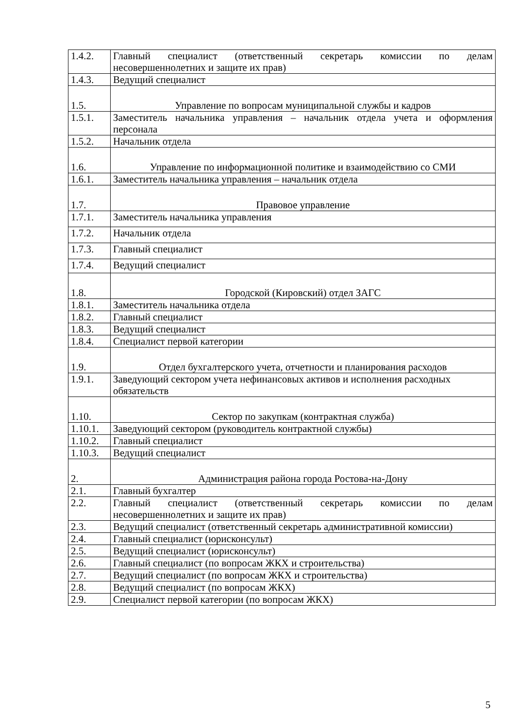| 1.4.2. | Главный специалист (ответственный секретарь комиссии по делам несовершеннолетних и защите их прав) |
| 1.4.3. | Ведущий специалист |
| 1.5. | Управление по вопросам муниципальной службы и кадров |
| 1.5.1. | Заместитель начальника управления – начальник отдела учета и оформления персонала |
| 1.5.2. | Начальник отдела |
| 1.6. | Управление по информационной политике и взаимодействию со СМИ |
| 1.6.1. | Заместитель начальника управления – начальник отдела |
| 1.7. | Правовое управление |
| 1.7.1. | Заместитель начальника управления |
| 1.7.2. | Начальник отдела |
| 1.7.3. | Главный специалист |
| 1.7.4. | Ведущий специалист |
| 1.8. | Городской (Кировский) отдел ЗАГС |
| 1.8.1. | Заместитель начальника отдела |
| 1.8.2. | Главный специалист |
| 1.8.3. | Ведущий специалист |
| 1.8.4. | Специалист первой категории |
| 1.9. | Отдел бухгалтерского учета, отчетности и планирования расходов |
| 1.9.1. | Заведующий сектором учета нефинансовых активов и исполнения расходных обязательств |
| 1.10. | Сектор по закупкам (контрактная служба) |
| 1.10.1. | Заведующий сектором (руководитель контрактной службы) |
| 1.10.2. | Главный специалист |
| 1.10.3. | Ведущий специалист |
| 2. | Администрация района города Ростова-на-Дону |
| 2.1. | Главный бухгалтер |
| 2.2. | Главный специалист (ответственный секретарь комиссии по делам несовершеннолетних и защите их прав) |
| 2.3. | Ведущий специалист (ответственный секретарь административной комиссии) |
| 2.4. | Главный специалист (юрисконсульт) |
| 2.5. | Ведущий специалист (юрисконсульт) |
| 2.6. | Главный специалист (по вопросам ЖКХ и строительства) |
| 2.7. | Ведущий специалист (по вопросам ЖКХ и строительства) |
| 2.8. | Ведущий специалист (по вопросам ЖКХ) |
| 2.9. | Специалист первой категории (по вопросам ЖКХ) |
5